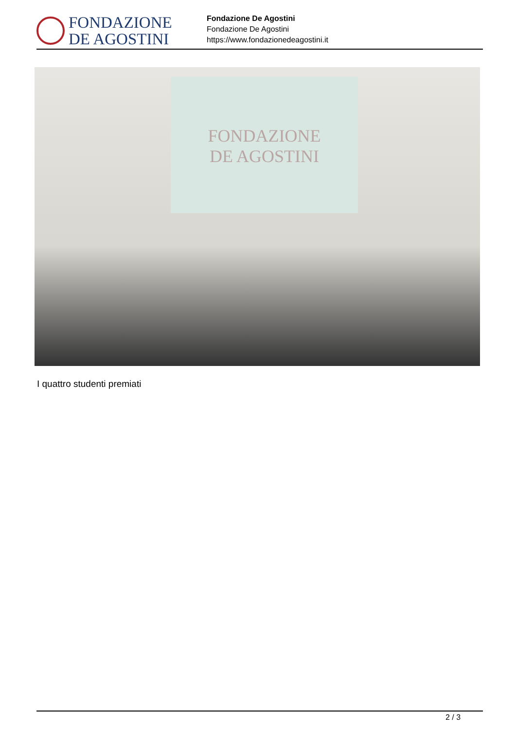FONDAZIONE
DE AGOSTINI
Fondazione De Agostini
Fondazione De Agostini
https://www.fondazionedeagostini.it
FONDAZIONE
DE AGOSTINI
I quattro studenti premiati
2 / 3